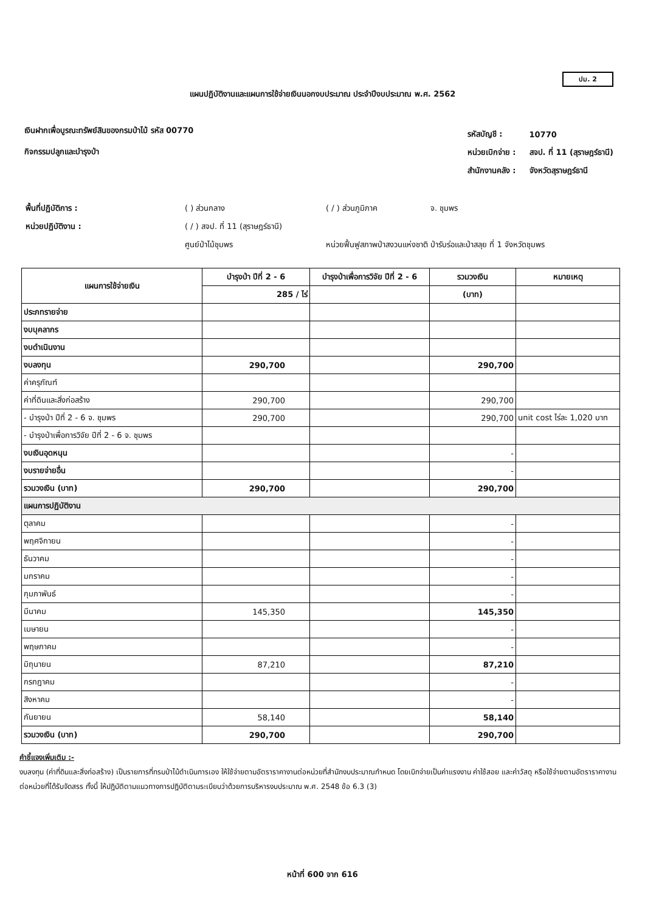ปม. 2
แผนปฏิบัติงานและแผนการใช้จ่ายเงินนอกงบประมาณ ประจำปีงบประมาณ พ.ศ. 2562
เงินฝากเพื่อบูรณะทรัพย์สินของกรมป่าไม้ รหัส 00770
กิจกรรมปลูกและบำรุงป่า
| รหัสบัญชี : | 10770 |
| หน่วยเบิกจ่าย : | สจป. ที่ 11 (สุราษฎร์ธานี) |
| สำนักงานคลัง : | จังหวัดสุราษฎร์ธานี |
| พื้นที่ปฏิบัติการ : | ( ) ส่วนกลาง | ( / ) ส่วนภูมิภาค | จ. ชุมพร |
| หน่วยปฏิบัติงาน : | ( / ) สจป. ที่ 11 (สุราษฎร์ธานี) | | |
| | ศูนย์ป่าไม้ชุมพร | หน่วยฟื้นฟูสภาพป่าสงวนแห่งชาติ ป่ารับร่อและป่าสลุย ที่ 1 จังหวัดชุมพร | |
| แผนการใช้จ่ายเงิน | บำรุงป่า ปีที่ 2 - 6 | บำรุงป่าเพื่อการวิจัย ปีที่ 2 - 6 | รวมวงเงิน | หมายเหตุ |
| --- | --- | --- | --- | --- |
| | 285 / ไร่ | | (บาท) | |
| ประภทรายจ่าย | | | | |
| งบบุคลากร | | | | |
| งบดำเนินงาน | | | | |
| งบลงทุน | 290,700 | | 290,700 | |
| ค่าครุภัณฑ์ | | | | |
| ค่าที่ดินและสิ่งก่อสร้าง | 290,700 | | 290,700 | |
| - บำรุงป่า ปีที่ 2 - 6 จ. ชุมพร | 290,700 | | 290,700 | unit cost ไร่ละ 1,020 บาท |
| - บำรุงป่าเพื่อการวิจัย ปีที่ 2 - 6 จ. ชุมพร | | | | |
| งบเงินอุดหนุน | | | - | |
| งบรายจ่ายอื่น | | | - | |
| รวมวงเงิน (บาท) | 290,700 | | 290,700 | |
| แผนการปฏิบัติงาน | | | | |
| ตุลาคม | | | - | |
| พฤศจิกายน | | | - | |
| ธันวาคม | | | - | |
| มกราคม | | | - | |
| กุมภาพันธ์ | | | - | |
| มีนาคม | 145,350 | | 145,350 | |
| เมษายน | | | - | |
| พฤษภาคม | | | - | |
| มิถุนายน | 87,210 | | 87,210 | |
| กรกฎาคม | | | - | |
| สิงหาคม | | | - | |
| กันยายน | 58,140 | | 58,140 | |
| รวมวงเงิน (บาท) | 290,700 | | 290,700 | |
คำชี้แจงเพิ่มเติม :-
งบลงทุน (ค่าที่ดินและสิ่งก่อสร้าง) เป็นรายการที่กรมป่าไม้ดำเนินการเอง ให้ใช้จ่ายตามอัตราราคางานต่อหน่วยที่สำนักงบประมาณกำหนด โดยเบิกจ่ายเป็นค่าแรงงาน ค่าใช้สอย และค่าวัสดุ หรือใช้จ่ายตามอัตราราคางานต่อหน่วยที่ได้รับจัดสรร ทั้งนี้ ให้ปฏิบัติตามแนวทางการปฏิบัติตามระเบียบว่าด้วยการบริหารงบประมาณ พ.ศ. 2548 ข้อ 6.3 (3)
หน้าที่ 600 จาก 616